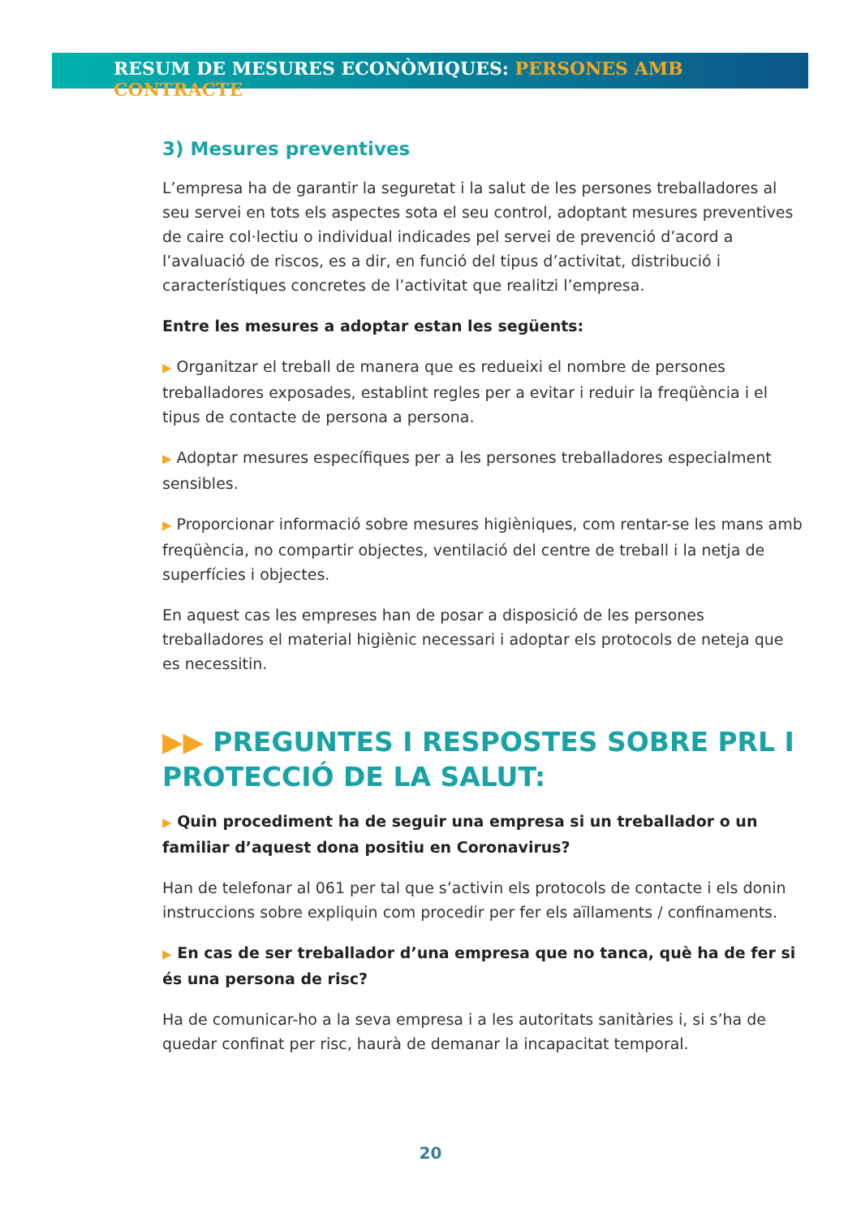RESUM DE MESURES ECONÒMIQUES: PERSONES AMB CONTRACTE
3) Mesures preventives
L’empresa ha de garantir la seguretat i la salut de les persones treballadores al seu servei en tots els aspectes sota el seu control, adoptant mesures preventives de caire col·lectiu o individual indicades pel servei de prevenció d’acord a l’avaluació de riscos, es a dir, en funció del tipus d’activitat, distribució i característiques concretes de l’activitat que realitzi l’empresa.
Entre les mesures a adoptar estan les següents:
▶ Organitzar el treball de manera que es redueixi el nombre de persones treballadores exposades, establint regles per a evitar i reduir la freqüència i el tipus de contacte de persona a persona.
▶ Adoptar mesures específiques per a les persones treballadores especialment sensibles.
▶ Proporcionar informació sobre mesures higièniques, com rentar-se les mans amb freqüència, no compartir objectes, ventilació del centre de treball i la netja de superfícies i objectes.
En aquest cas les empreses han de posar a disposició de les persones treballadores el material higiènic necessari i adoptar els protocols de neteja que es necessitin.
▶▶ PREGUNTES I RESPOSTES SOBRE PRL I PROTECCIÓ DE LA SALUT:
▶ Quin procediment ha de seguir una empresa si un treballador o un familiar d’aquest dona positiu en Coronavirus?
Han de telefonar al 061 per tal que s’activin els protocols de contacte i els donin instruccions sobre expliquin com procedir per fer els aïllaments / confinaments.
▶ En cas de ser treballador d’una empresa que no tanca, què ha de fer si és una persona de risc?
Ha de comunicar-ho a la seva empresa i a les autoritats sanitàries i, si s’ha de quedar confinat per risc, haurà de demanar la incapacitat temporal.
20